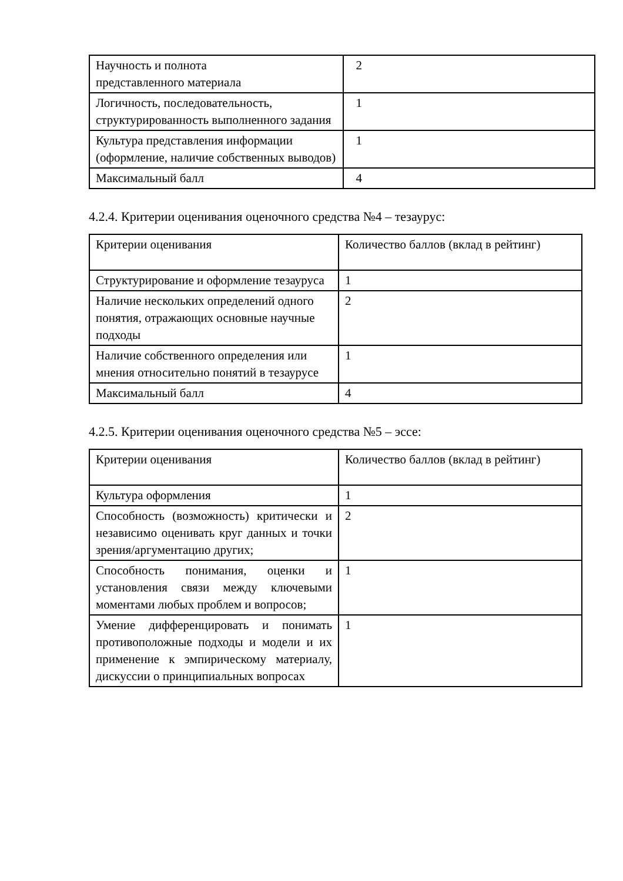| Научность и полнота представленного материала | 2 |
| Логичность, последовательность, структурированность выполненного задания | 1 |
| Культура представления информации (оформление, наличие собственных выводов) | 1 |
| Максимальный балл | 4 |
4.2.4. Критерии оценивания оценочного средства №4 – тезаурус:
| Критерии оценивания | Количество баллов (вклад в рейтинг) |
| Структурирование и оформление тезауруса | 1 |
| Наличие нескольких определений одного понятия, отражающих основные научные подходы | 2 |
| Наличие собственного определения или мнения относительно понятий в тезаурусе | 1 |
| Максимальный балл | 4 |
4.2.5. Критерии оценивания оценочного средства №5 – эссе:
| Критерии оценивания | Количество баллов (вклад в рейтинг) |
| Культура оформления | 1 |
| Способность (возможность) критически и независимо оценивать круг данных и точки зрения/аргументацию других; | 2 |
| Способность понимания, оценки и установления связи между ключевыми моментами любых проблем и вопросов; | 1 |
| Умение дифференцировать и понимать противоположные подходы и модели и их применение к эмпирическому материалу, дискуссии о принципиальных вопросах | 1 |